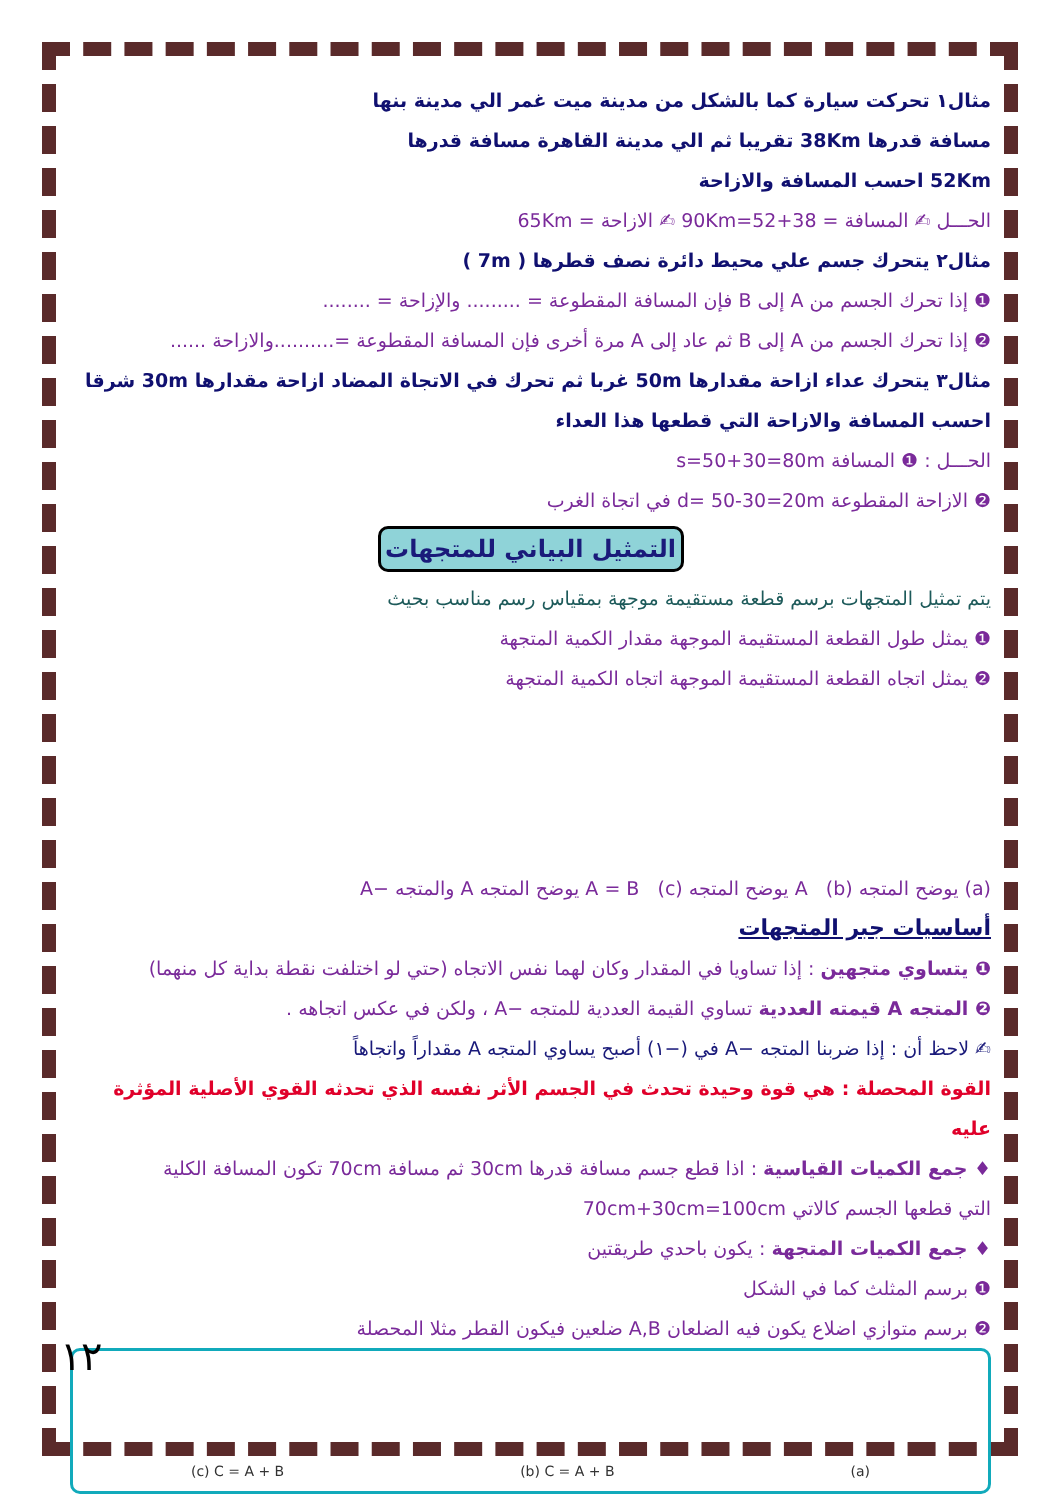مثال١ تحركت سيارة كما بالشكل من مدينة ميت غمر الي مدينة بنها
مسافة قدرها 38Km تقريبا ثم الي مدينة القاهرة مسافة قدرها
52Km احسب المسافة والازاحة
الحـــل ✍ المسافة = 38+52=90Km ✍ الازاحة = 65Km
مثال٢ يتحرك جسم علي محيط دائرة نصف قطرها ( 7m )
❶ إذا تحرك الجسم من A إلى B فإن المسافة المقطوعة = ......... والإزاحة = ........
❷ إذا تحرك الجسم من A إلى B ثم عاد إلى A مرة أخرى فإن المسافة المقطوعة =..........والازاحة ......
مثال٣ يتحرك عداء ازاحة مقدارها 50m غربا ثم تحرك في الاتجاة المضاد ازاحة مقدارها 30m شرقا
احسب المسافة والازاحة التي قطعها هذا العداء
الحـــل : ❶ المسافة s=50+30=80m
❷ الازاحة المقطوعة d= 50-30=20m في اتجاة الغرب
التمثيل البياني للمتجهات
يتم تمثيل المتجهات برسم قطعة مستقيمة موجهة بمقياس رسم مناسب بحيث
❶ يمثل طول القطعة المستقيمة الموجهة مقدار الكمية المتجهة
❷ يمثل اتجاه القطعة المستقيمة الموجهة اتجاه الكمية المتجهة
(a) يوضح المتجه A (b) يوضح المتجه A = B (c) يوضح المتجه A والمتجه −A
أساسيات جبر المتجهات
❶ يتساوي متجهين : إذا تساويا في المقدار وكان لهما نفس الاتجاه (حتي لو اختلفت نقطة بداية كل منهما)
❷ المتجه A قيمته العددية تساوي القيمة العددية للمتجه −A ، ولكن في عكس اتجاهه .
✍ لاحظ أن : إذا ضربنا المتجه −A في (−١) أصبح يساوي المتجه A مقداراً واتجاهاً
القوة المحصلة : هي قوة وحيدة تحدث في الجسم الأثر نفسه الذي تحدثه القوي الأصلية المؤثرة عليه
♦ جمع الكميات القياسية : اذا قطع جسم مسافة قدرها 30cm ثم مسافة 70cm تكون المسافة الكلية
التي قطعها الجسم كالاتي 70cm+30cm=100cm
♦ جمع الكميات المتجهة : يكون باحدي طريقتين
❶ برسم المثلث كما في الشكل
❷ برسم متوازي اضلاع يكون فيه الضلعان A,B ضلعين فيكون القطر مثلا المحصلة
(c) C = A + B (b) C = A + B (a)
١٢